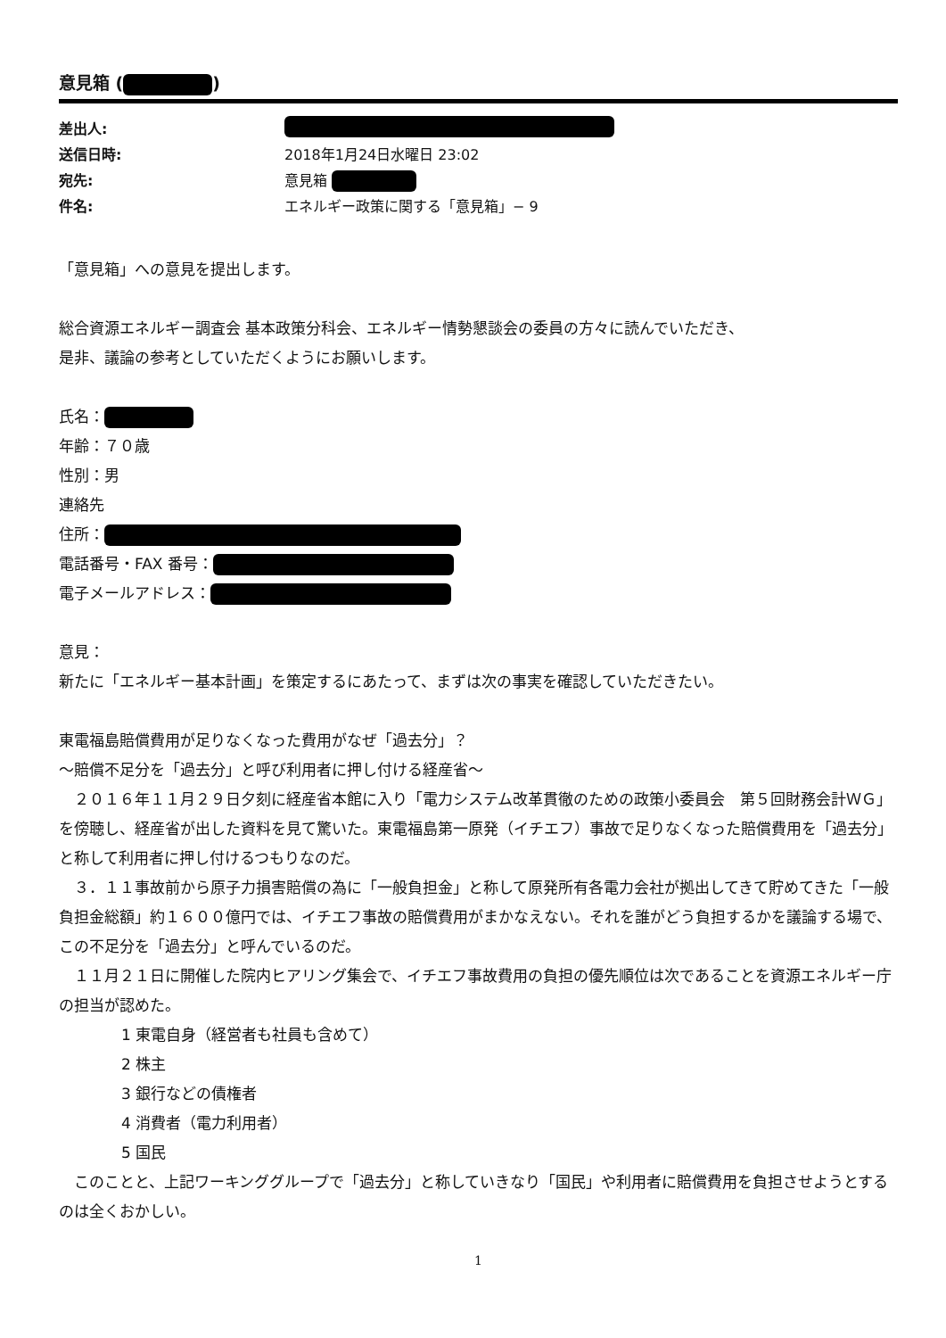意見箱 ( )
差出人:
送信日時: 2018年1月24日水曜日 23:02
宛先: 意見箱
件名: エネルギー政策に関する「意見箱」− 9
「意見箱」への意見を提出します。
総合資源エネルギー調査会 基本政策分科会、エネルギー情勢懇談会の委員の方々に読んでいただき、
是非、議論の参考としていただくようにお願いします。
氏名：
年齢：７０歳
性別：男
連絡先
住所：
電話番号・FAX 番号：
電子メールアドレス：
意見：
新たに「エネルギー基本計画」を策定するにあたって、まずは次の事実を確認していただきたい。
東電福島賠償費用が足りなくなった費用がなぜ「過去分」？
〜賠償不足分を「過去分」と呼び利用者に押し付ける経産省〜
　２０１６年１１月２９日夕刻に経産省本館に入り「電力システム改革貫徹のための政策小委員会　第５回財務会計ＷＧ」を傍聴し、経産省が出した資料を見て驚いた。東電福島第一原発（イチエフ）事故で足りなくなった賠償費用を「過去分」と称して利用者に押し付けるつもりなのだ。
　３．１１事故前から原子力損害賠償の為に「一般負担金」と称して原発所有各電力会社が拠出してきて貯めてきた「一般負担金総額」約１６００億円では、イチエフ事故の賠償費用がまかなえない。それを誰がどう負担するかを議論する場で、この不足分を「過去分」と呼んでいるのだ。
　１１月２１日に開催した院内ヒアリング集会で、イチエフ事故費用の負担の優先順位は次であることを資源エネルギー庁の担当が認めた。
1 東電自身（経営者も社員も含めて）
2 株主
3 銀行などの債権者
4 消費者（電力利用者）
5 国民
　このことと、上記ワーキンググループで「過去分」と称していきなり「国民」や利用者に賠償費用を負担させようとするのは全くおかしい。
1